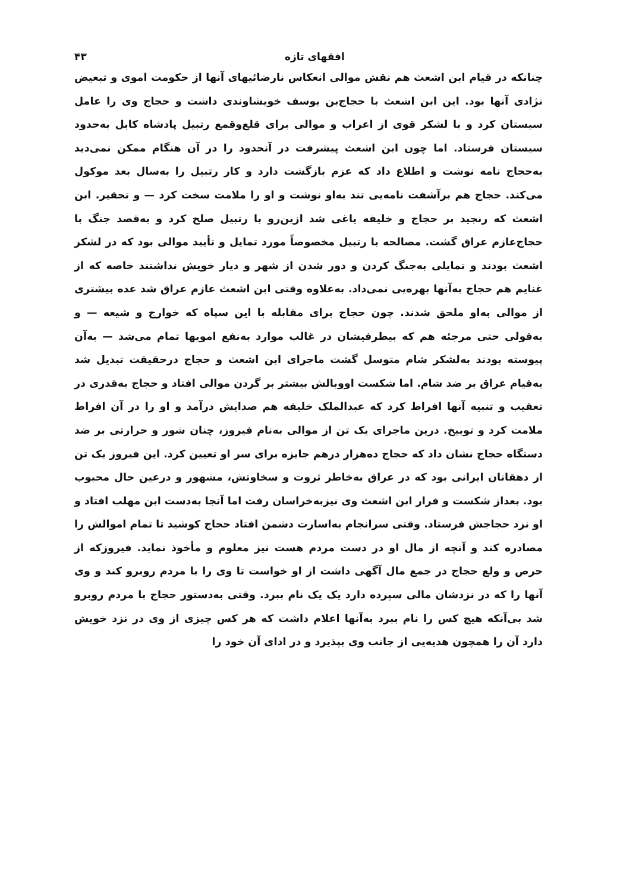افقهای تازه ۴۳
چنانکه در قیام ابن اشعث هم نقش موالی انعکاس نارضائیهای آنها از حکومت اموی و تبعیض نژادی آنها بود. این ابن اشعث با حجاج‌بن یوسف خویشاوندی داشت و حجاج وی را عامل سیستان کرد و با لشکر قوی از اعراب و موالی برای قلع‌وقمع رتبیل پادشاه کابل به‌حدود سیستان فرستاد. اما چون ابن اشعث پیشرفت در آنحدود را در آن هنگام ممکن نمی‌دید به‌حجاج نامه نوشت و اطلاع داد که عزم بازگشت دارد و کار رتبیل را به‌سال بعد موکول می‌کند. حجاج هم برآشفت نامه‌یی تند به‌او نوشت و او را ملامت سخت کرد — و تحقیر. ابن اشعث که رنجید بر حجاج و خلیفه یاغی شد ازین‌رو با رتبیل صلح کرد و به‌قصد جنگ با حجاج‌عازم عراق گشت. مصالحه با رتبیل مخصوصاً مورد تمایل و تأیید موالی بود که در لشکر اشعث بودند و تمایلی به‌جنگ کردن و دور شدن از شهر و دیار خویش نداشتند خاصه که از غنایم هم حجاج به‌آنها بهره‌یی نمی‌داد. به‌علاوه وقتی ابن اشعث عازم عراق شد عده بیشتری از موالی به‌او ملحق شدند. چون حجاج برای مقابله با این سپاه که خوارج و شیعه — و به‌قولی حتی مرجئه هم که بیطرفیشان در غالب موارد به‌نفع امویها تمام می‌شد — به‌آن پیوسته بودند به‌لشکر شام متوسل گشت ماجرای ابن اشعث و حجاج درحقیقت تبدیل شد به‌قیام عراق بر ضد شام. اما شکست اووبالش بیشتر بر گردن موالی افتاد و حجاج به‌قدری در تعقیب و تنبیه آنها افراط کرد که عبدالملک خلیفه هم صدایش درآمد و او را در آن افراط ملامت کرد و توبیخ. درین ماجرای یک تن از موالی به‌نام فیروز، چنان شور و حرارتی بر ضد دستگاه حجاج نشان داد که حجاج ده‌هزار درهم جایزه برای سر او تعیین کرد. این فیروز یک تن از دهقانان ایرانی بود که در عراق به‌خاطر ثروت و سخاوتش، مشهور و درعین حال محبوب بود. بعداز شکست و فرار ابن اشعث وی نیزبه‌خراسان رفت اما آنجا به‌دست ابن مهلب افتاد و او نزد حجاجش فرستاد. وقتی سرانجام به‌اسارت دشمن افتاد حجاج کوشید تا تمام اموالش را مصادره کند و آنچه از مال او در دست مردم هست نیز معلوم و مأخوذ نماید. فیروزکه از حرص و ولع حجاج در جمع مال آگهی داشت از او خواست تا وی را با مردم روبرو کند و وی آنها را که در نزدشان مالی سپرده دارد یک یک نام ببرد. وقتی به‌دستور حجاج با مردم روبرو شد بی‌آنکه هیچ کس را نام ببرد به‌آنها اعلام داشت که هر کس چیزی از وی در نزد خویش دارد آن را همچون هدیه‌یی از جانب وی بپذیرد و در ادای آن خود را